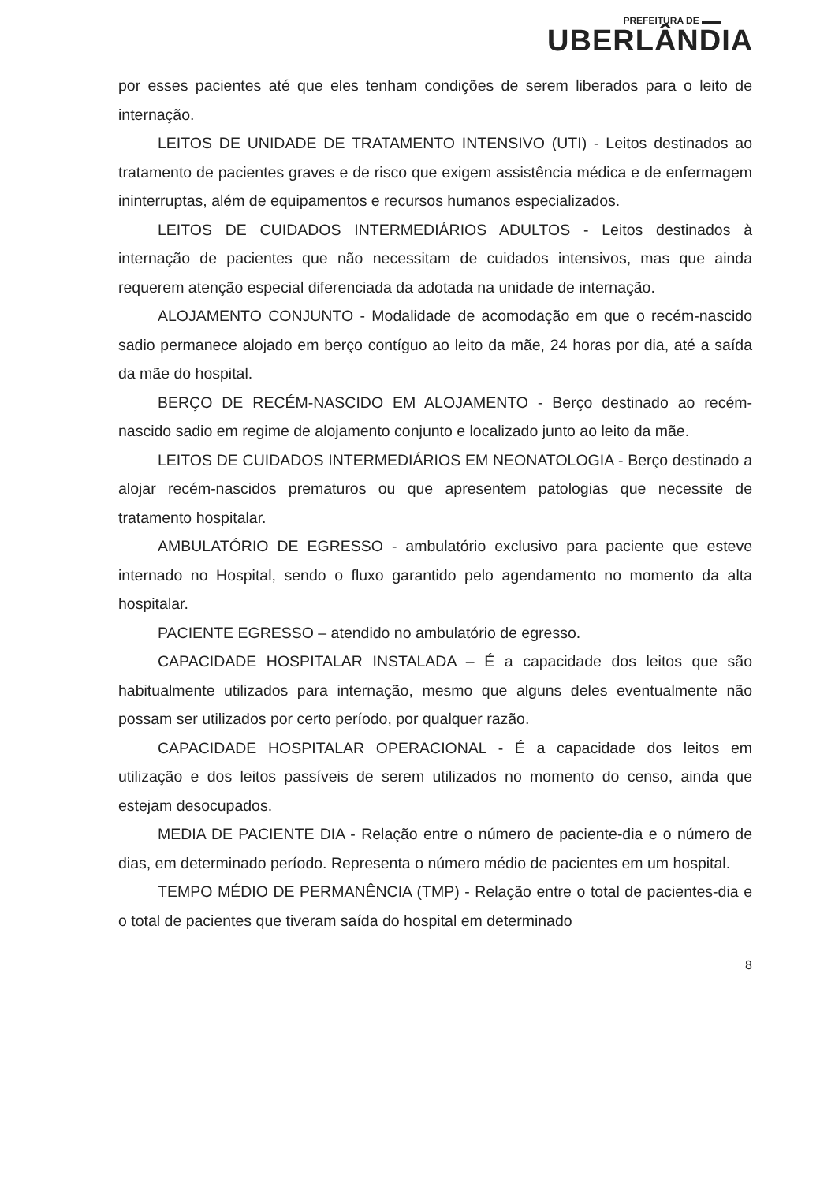PREFEITURA DE ▬▬
UBERLÂNDIA
por esses pacientes até que eles tenham condições de serem liberados para o leito de internação.
LEITOS DE UNIDADE DE TRATAMENTO INTENSIVO (UTI) - Leitos destinados ao tratamento de pacientes graves e de risco que exigem assistência médica e de enfermagem ininterruptas, além de equipamentos e recursos humanos especializados.
LEITOS DE CUIDADOS INTERMEDIÁRIOS ADULTOS - Leitos destinados à internação de pacientes que não necessitam de cuidados intensivos, mas que ainda requerem atenção especial diferenciada da adotada na unidade de internação.
ALOJAMENTO CONJUNTO - Modalidade de acomodação em que o recém-nascido sadio permanece alojado em berço contíguo ao leito da mãe, 24 horas por dia, até a saída da mãe do hospital.
BERÇO DE RECÉM-NASCIDO EM ALOJAMENTO - Berço destinado ao recém-nascido sadio em regime de alojamento conjunto e localizado junto ao leito da mãe.
LEITOS DE CUIDADOS INTERMEDIÁRIOS EM NEONATOLOGIA - Berço destinado a alojar recém-nascidos prematuros ou que apresentem patologias que necessite de tratamento hospitalar.
AMBULATÓRIO DE EGRESSO - ambulatório exclusivo para paciente que esteve internado no Hospital, sendo o fluxo garantido pelo agendamento no momento da alta hospitalar.
PACIENTE EGRESSO – atendido no ambulatório de egresso.
CAPACIDADE HOSPITALAR INSTALADA – É a capacidade dos leitos que são habitualmente utilizados para internação, mesmo que alguns deles eventualmente não possam ser utilizados por certo período, por qualquer razão.
CAPACIDADE HOSPITALAR OPERACIONAL - É a capacidade dos leitos em utilização e dos leitos passíveis de serem utilizados no momento do censo, ainda que estejam desocupados.
MEDIA DE PACIENTE DIA - Relação entre o número de paciente-dia e o número de dias, em determinado período. Representa o número médio de pacientes em um hospital.
TEMPO MÉDIO DE PERMANÊNCIA (TMP) - Relação entre o total de pacientes-dia e o total de pacientes que tiveram saída do hospital em determinado
8